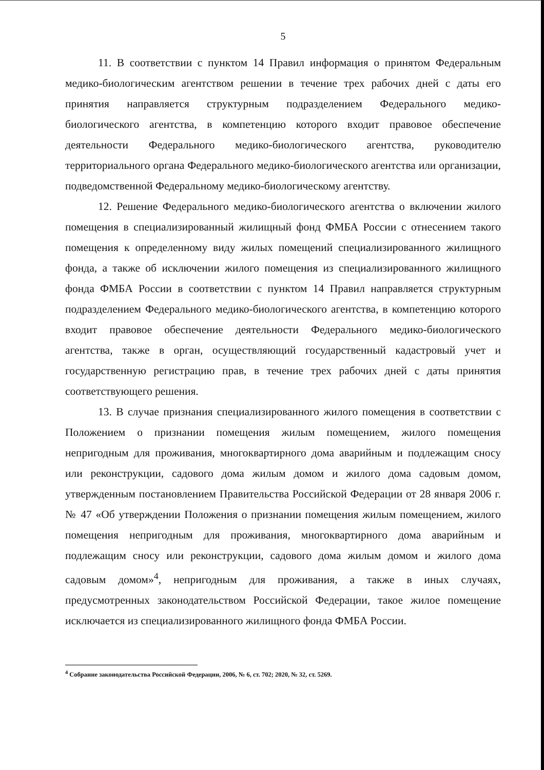5
11. В соответствии с пунктом 14 Правил информация о принятом Федеральным медико-биологическим агентством решении в течение трех рабочих дней с даты его принятия направляется структурным подразделением Федерального медико-биологического агентства, в компетенцию которого входит правовое обеспечение деятельности Федерального медико-биологического агентства, руководителю территориального органа Федерального медико-биологического агентства или организации, подведомственной Федеральному медико-биологическому агентству.
12. Решение Федерального медико-биологического агентства о включении жилого помещения в специализированный жилищный фонд ФМБА России с отнесением такого помещения к определенному виду жилых помещений специализированного жилищного фонда, а также об исключении жилого помещения из специализированного жилищного фонда ФМБА России в соответствии с пунктом 14 Правил направляется структурным подразделением Федерального медико-биологического агентства, в компетенцию которого входит правовое обеспечение деятельности Федерального медико-биологического агентства, также в орган, осуществляющий государственный кадастровый учет и государственную регистрацию прав, в течение трех рабочих дней с даты принятия соответствующего решения.
13. В случае признания специализированного жилого помещения в соответствии с Положением о признании помещения жилым помещением, жилого помещения непригодным для проживания, многоквартирного дома аварийным и подлежащим сносу или реконструкции, садового дома жилым домом и жилого дома садовым домом, утвержденным постановлением Правительства Российской Федерации от 28 января 2006 г. № 47 «Об утверждении Положения о признании помещения жилым помещением, жилого помещения непригодным для проживания, многоквартирного дома аварийным и подлежащим сносу или реконструкции, садового дома жилым домом и жилого дома садовым домом»<sup>4</sup>, непригодным для проживания, а также в иных случаях, предусмотренных законодательством Российской Федерации, такое жилое помещение исключается из специализированного жилищного фонда ФМБА России.
<sup>4</sup> Собрание законодательства Российской Федерации, 2006, № 6, ст. 702; 2020, № 32, ст. 5269.